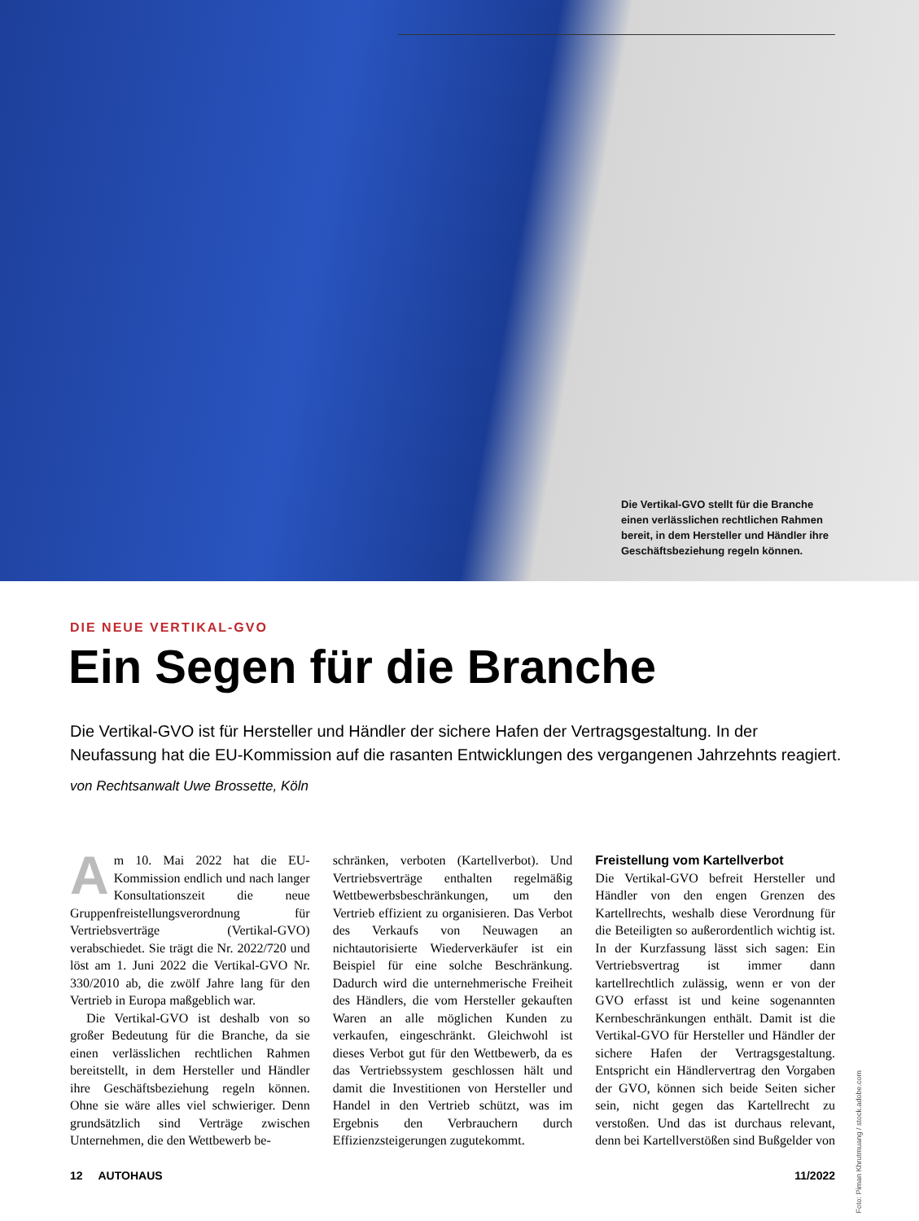Die Vertikal-GVO stellt für die Branche einen verlässlichen rechtlichen Rahmen bereit, in dem Hersteller und Händler ihre Geschäftsbeziehung regeln können.
DIE NEUE VERTIKAL-GVO
Ein Segen für die Branche
Die Vertikal-GVO ist für Hersteller und Händler der sichere Hafen der Vertragsgestaltung. In der Neufassung hat die EU-Kommission auf die rasanten Entwicklungen des vergangenen Jahrzehnts reagiert.
von Rechtsanwalt Uwe Brossette, Köln
Am 10. Mai 2022 hat die EU-Kommission endlich und nach langer Konsultationszeit die neue Gruppenfreistellungsverordnung für Vertriebsverträge (Vertikal-GVO) verabschiedet. Sie trägt die Nr. 2022/720 und löst am 1. Juni 2022 die Vertikal-GVO Nr. 330/2010 ab, die zwölf Jahre lang für den Vertrieb in Europa maßgeblich war.
Die Vertikal-GVO ist deshalb von so großer Bedeutung für die Branche, da sie einen verlässlichen rechtlichen Rahmen bereitstellt, in dem Hersteller und Händler ihre Geschäftsbeziehung regeln können. Ohne sie wäre alles viel schwieriger. Denn grundsätzlich sind Verträge zwischen Unternehmen, die den Wettbewerb be-
schränken, verboten (Kartellverbot). Und Vertriebsverträge enthalten regelmäßig Wettbewerbsbeschränkungen, um den Vertrieb effizient zu organisieren. Das Verbot des Verkaufs von Neuwagen an nichtautorisierte Wiederverkäufer ist ein Beispiel für eine solche Beschränkung. Dadurch wird die unternehmerische Freiheit des Händlers, die vom Hersteller gekauften Waren an alle möglichen Kunden zu verkaufen, eingeschränkt. Gleichwohl ist dieses Verbot gut für den Wettbewerb, da es das Vertriebssystem geschlossen hält und damit die Investitionen von Hersteller und Handel in den Vertrieb schützt, was im Ergebnis den Verbrauchern durch Effizienzsteigerungen zugutekommt.
Freistellung vom Kartellverbot
Die Vertikal-GVO befreit Hersteller und Händler von den engen Grenzen des Kartellrechts, weshalb diese Verordnung für die Beteiligten so außerordentlich wichtig ist. In der Kurzfassung lässt sich sagen: Ein Vertriebsvertrag ist immer dann kartellrechtlich zulässig, wenn er von der GVO erfasst ist und keine sogenannten Kernbeschränkungen enthält. Damit ist die Vertikal-GVO für Hersteller und Händler der sichere Hafen der Vertragsgestaltung. Entspricht ein Händlervertrag den Vorgaben der GVO, können sich beide Seiten sicher sein, nicht gegen das Kartellrecht zu verstoßen. Und das ist durchaus relevant, denn bei Kartellverstößen sind Bußgelder von
Foto: Piman Khrutmuang / stock.adobe.com
12 AUTOHAUS 11/2022